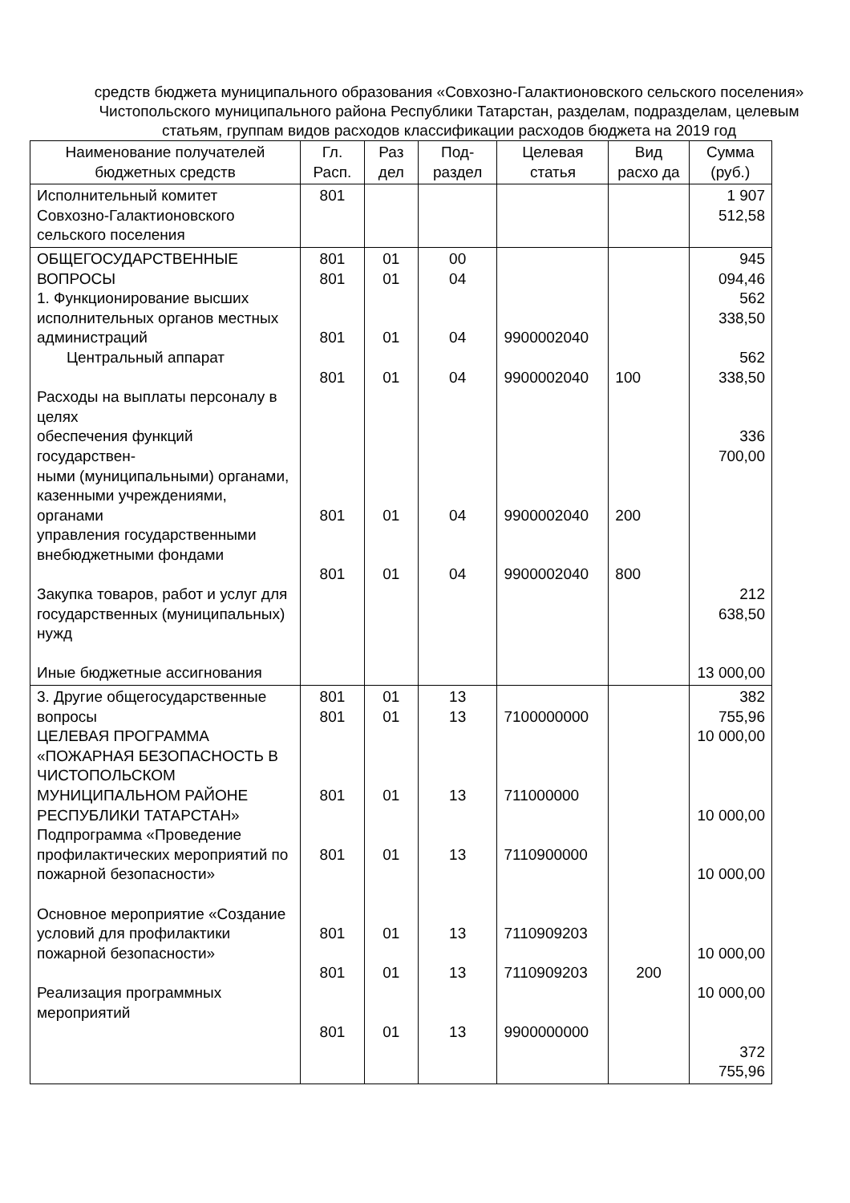средств бюджета муниципального образования «Совхозно-Галактионовского сельского поселения» Чистопольского муниципального района Республики Татарстан, разделам, подразделам, целевым статьям, группам видов расходов классификации расходов бюджета на 2019 год
| Наименование получателей бюджетных средств | Гл. Расп. | Раз дел | Под-раздел | Целевая статья | Вид расхо да | Сумма (руб.) |
| --- | --- | --- | --- | --- | --- | --- |
| Исполнительный комитет Совхозно-Галактионовского сельского поселения | 801 | | | | | 1 907 512,58 |
| ОБЩЕГОСУДАРСТВЕННЫЕ ВОПРОСЫ 1. Функционирование высших исполнительных органов местных администраций Центральный аппарат Расходы на выплаты персоналу в целях обеспечения функций государствен- ными (муниципальными) органами, казенными учреждениями, органами управления государственными внебюджетными фондами Закупка товаров, работ и услуг для государственных (муниципальных) нужд Иные бюджетные ассигнования | 801 801 801 801 801 801 | 01 01 01 01 01 01 | 00 04 04 04 04 04 | 9900002040 9900002040 9900002040 9900002040 | 100 200 800 | 945 094,46 562 338,50 562 338,50 336 700,00 212 638,50 13 000,00 |
| 3. Другие общегосударственные вопросы ЦЕЛЕВАЯ ПРОГРАММА «ПОЖАРНАЯ БЕЗОПАСНОСТЬ В ЧИСТОПОЛЬСКОМ МУНИЦИПАЛЬНОМ РАЙОНЕ РЕСПУБЛИКИ ТАТАРСТАН» Подпрограмма «Проведение профилактических мероприятий по пожарной безопасности» Основное мероприятие «Создание условий для профилактики пожарной безопасности» Реализация программных мероприятий | 801 801 801 801 801 801 801 | 01 01 01 01 01 01 01 | 13 13 13 13 13 13 13 | 7100000000 711000000 7110900000 7110909203 7110909203 9900000000 | 200 | 382 755,96 10 000,00 10 000,00 10 000,00 10 000,00 10 000,00 372 755,96 |